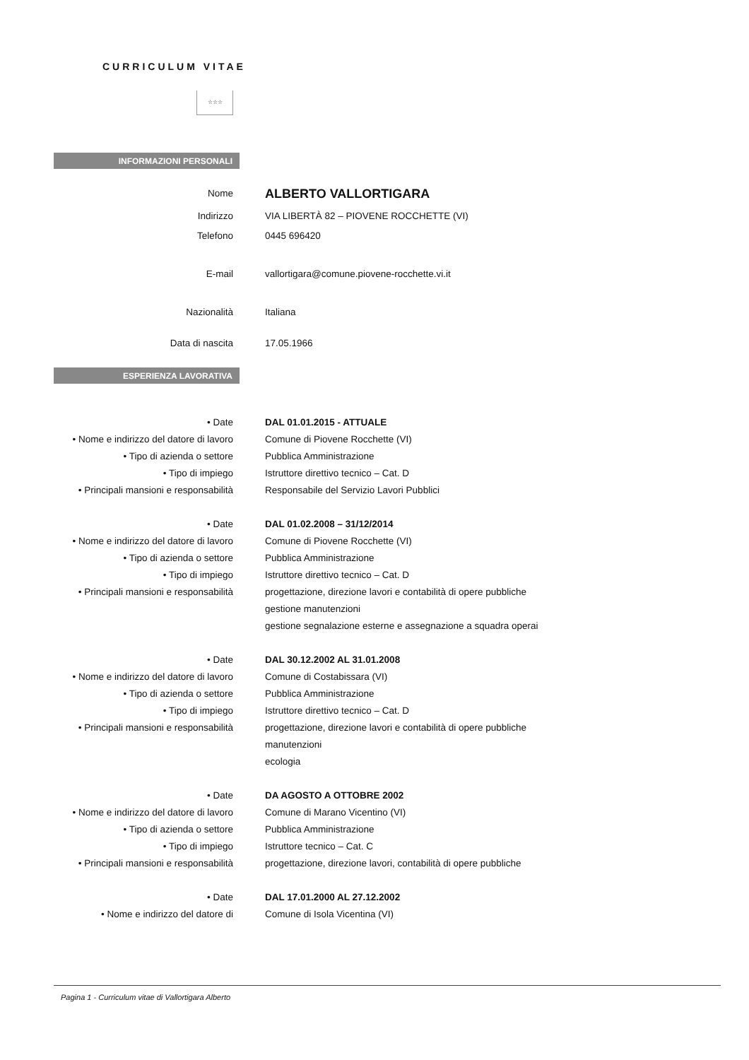CURRICULUM VITAE
☆☆☆
INFORMAZIONI PERSONALI
Nome
ALBERTO VALLORTIGARA
Indirizzo VIA LIBERTÀ 82 – PIOVENE ROCCHETTE (VI)
Telefono 0445 696420
E-mail vallortigara@comune.piovene-rocchette.vi.it
Nazionalità Italiana
Data di nascita 17.05.1966
ESPERIENZA LAVORATIVA
• Date DAL 01.01.2015 - ATTUALE
• Nome e indirizzo del datore di lavoro
Comune di Piovene Rocchette (VI)
• Tipo di azienda o settore Pubblica Amministrazione
• Tipo di impiego Istruttore direttivo tecnico – Cat. D
• Principali mansioni e responsabilità
Responsabile del Servizio Lavori Pubblici
• Date DAL 01.02.2008 – 31/12/2014
• Nome e indirizzo del datore di lavoro
Comune di Piovene Rocchette (VI)
• Tipo di azienda o settore Pubblica Amministrazione
• Tipo di impiego Istruttore direttivo tecnico – Cat. D
• Principali mansioni e responsabilità
progettazione, direzione lavori e contabilità di opere pubbliche
gestione manutenzioni
gestione segnalazione esterne e assegnazione a squadra operai
• Date DAL 30.12.2002 AL 31.01.2008
• Nome e indirizzo del datore di lavoro
Comune di Costabissara (VI)
• Tipo di azienda o settore Pubblica Amministrazione
• Tipo di impiego Istruttore direttivo tecnico – Cat. D
• Principali mansioni e responsabilità
progettazione, direzione lavori e contabilità di opere pubbliche
manutenzioni
ecologia
• Date DA AGOSTO A OTTOBRE 2002
• Nome e indirizzo del datore di lavoro
Comune di Marano Vicentino (VI)
• Tipo di azienda o settore Pubblica Amministrazione
• Tipo di impiego Istruttore tecnico – Cat. C
• Principali mansioni e responsabilità
progettazione, direzione lavori, contabilità di opere pubbliche
• Date DAL 17.01.2000 AL 27.12.2002
• Nome e indirizzo del datore di
Comune di Isola Vicentina (VI)
Pagina 1 - Curriculum vitae di Vallortigara Alberto